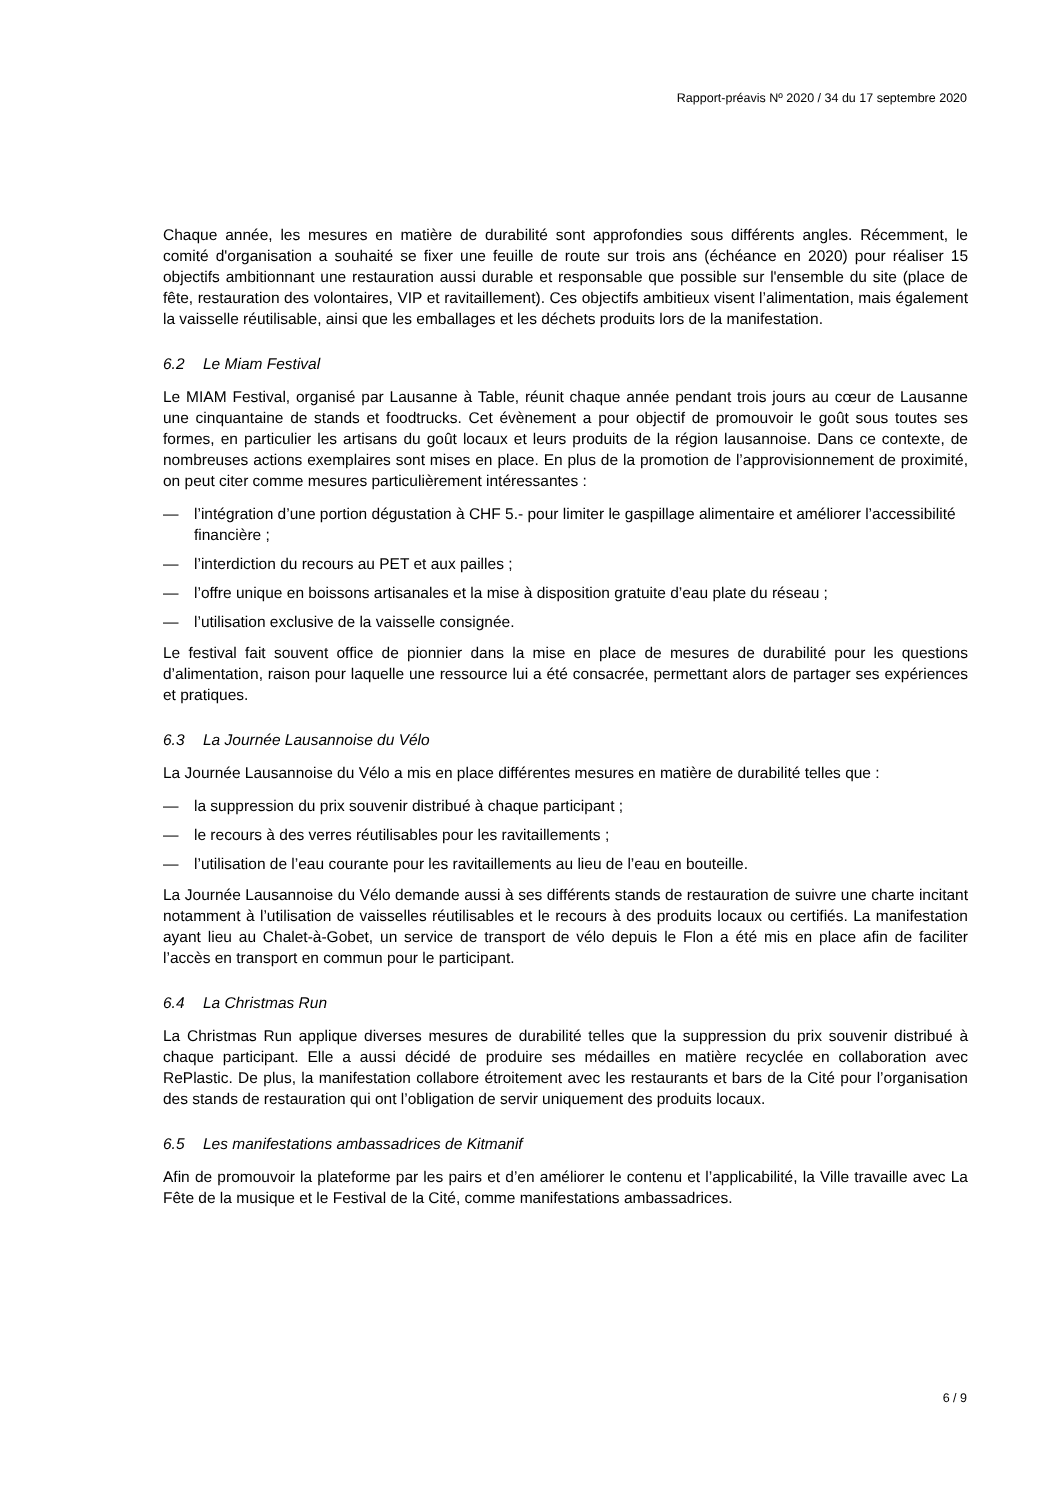Rapport-préavis Nº 2020 / 34 du 17 septembre 2020
Chaque année, les mesures en matière de durabilité sont approfondies sous différents angles. Récemment, le comité d'organisation a souhaité se fixer une feuille de route sur trois ans (échéance en 2020) pour réaliser 15 objectifs ambitionnant une restauration aussi durable et responsable que possible sur l'ensemble du site (place de fête, restauration des volontaires, VIP et ravitaillement). Ces objectifs ambitieux visent l’alimentation, mais également la vaisselle réutilisable, ainsi que les emballages et les déchets produits lors de la manifestation.
6.2 Le Miam Festival
Le MIAM Festival, organisé par Lausanne à Table, réunit chaque année pendant trois jours au cœur de Lausanne une cinquantaine de stands et foodtrucks. Cet évènement a pour objectif de promouvoir le goût sous toutes ses formes, en particulier les artisans du goût locaux et leurs produits de la région lausannoise. Dans ce contexte, de nombreuses actions exemplaires sont mises en place. En plus de la promotion de l’approvisionnement de proximité, on peut citer comme mesures particulièrement intéressantes :
— l’intégration d’une portion dégustation à CHF 5.- pour limiter le gaspillage alimentaire et améliorer l’accessibilité financière ;
— l’interdiction du recours au PET et aux pailles ;
— l’offre unique en boissons artisanales et la mise à disposition gratuite d’eau plate du réseau ;
— l’utilisation exclusive de la vaisselle consignée.
Le festival fait souvent office de pionnier dans la mise en place de mesures de durabilité pour les questions d’alimentation, raison pour laquelle une ressource lui a été consacrée, permettant alors de partager ses expériences et pratiques.
6.3 La Journée Lausannoise du Vélo
La Journée Lausannoise du Vélo a mis en place différentes mesures en matière de durabilité telles que :
— la suppression du prix souvenir distribué à chaque participant ;
— le recours à des verres réutilisables pour les ravitaillements ;
— l’utilisation de l’eau courante pour les ravitaillements au lieu de l’eau en bouteille.
La Journée Lausannoise du Vélo demande aussi à ses différents stands de restauration de suivre une charte incitant notamment à l’utilisation de vaisselles réutilisables et le recours à des produits locaux ou certifiés. La manifestation ayant lieu au Chalet-à-Gobet, un service de transport de vélo depuis le Flon a été mis en place afin de faciliter l’accès en transport en commun pour le participant.
6.4 La Christmas Run
La Christmas Run applique diverses mesures de durabilité telles que la suppression du prix souvenir distribué à chaque participant. Elle a aussi décidé de produire ses médailles en matière recyclée en collaboration avec RePlastic. De plus, la manifestation collabore étroitement avec les restaurants et bars de la Cité pour l’organisation des stands de restauration qui ont l’obligation de servir uniquement des produits locaux.
6.5 Les manifestations ambassadrices de Kitmanif
Afin de promouvoir la plateforme par les pairs et d’en améliorer le contenu et l’applicabilité, la Ville travaille avec La Fête de la musique et le Festival de la Cité, comme manifestations ambassadrices.
6 / 9